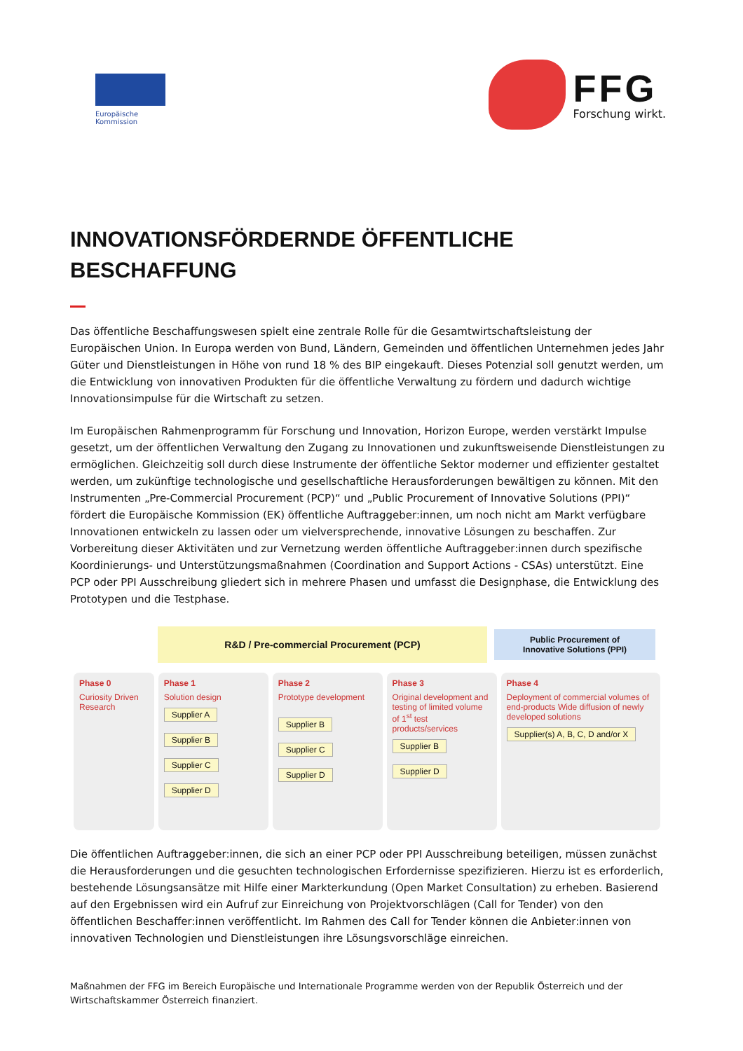Europäische
Kommission
FFG
Forschung wirkt.
INNOVATIONSFÖRDERNDE ÖFFENTLICHE
BESCHAFFUNG
Das öffentliche Beschaffungswesen spielt eine zentrale Rolle für die Gesamtwirtschaftsleistung der Europäischen Union. In Europa werden von Bund, Ländern, Gemeinden und öffentlichen Unternehmen jedes Jahr Güter und Dienstleistungen in Höhe von rund 18 % des BIP eingekauft. Dieses Potenzial soll genutzt werden, um die Entwicklung von innovativen Produkten für die öffentliche Verwaltung zu fördern und dadurch wichtige Innovationsimpulse für die Wirtschaft zu setzen.
Im Europäischen Rahmenprogramm für Forschung und Innovation, Horizon Europe, werden verstärkt Impulse gesetzt, um der öffentlichen Verwaltung den Zugang zu Innovationen und zukunftsweisende Dienstleistungen zu ermöglichen. Gleichzeitig soll durch diese Instrumente der öffentliche Sektor moderner und effizienter gestaltet werden, um zukünftige technologische und gesellschaftliche Herausforderungen bewältigen zu können. Mit den Instrumenten „Pre-Commercial Procurement (PCP)“ und „Public Procurement of Innovative Solutions (PPI)“ fördert die Europäische Kommission (EK) öffentliche Auftraggeber:innen, um noch nicht am Markt verfügbare Innovationen entwickeln zu lassen oder um vielversprechende, innovative Lösungen zu beschaffen. Zur Vorbereitung dieser Aktivitäten und zur Vernetzung werden öffentliche Auftraggeber:innen durch spezifische Koordinierungs- und Unterstützungsmaßnahmen (Coordination and Support Actions - CSAs) unterstützt. Eine PCP oder PPI Ausschreibung gliedert sich in mehrere Phasen und umfasst die Designphase, die Entwicklung des Prototypen und die Testphase.
R&D / Pre-commercial Procurement (PCP)
Public Procurement of
Innovative Solutions (PPI)
Phase 0
Curiosity Driven Research
Phase 1
Solution design
Supplier A
Supplier B
Supplier C
Supplier D
Phase 2
Prototype development
Supplier B
Supplier C
Supplier D
Phase 3
Original development and testing of limited volume of 1<sup>st</sup> test products/services
Supplier B
Supplier D
Phase 4
Deployment of commercial volumes of end-products Wide diffusion of newly developed solutions
Supplier(s) A, B, C, D and/or X
Die öffentlichen Auftraggeber:innen, die sich an einer PCP oder PPI Ausschreibung beteiligen, müssen zunächst die Herausforderungen und die gesuchten technologischen Erfordernisse spezifizieren. Hierzu ist es erforderlich, bestehende Lösungsansätze mit Hilfe einer Markterkundung (Open Market Consultation) zu erheben. Basierend auf den Ergebnissen wird ein Aufruf zur Einreichung von Projektvorschlägen (Call for Tender) von den öffentlichen Beschaffer:innen veröffentlicht. Im Rahmen des Call for Tender können die Anbieter:innen von innovativen Technologien und Dienstleistungen ihre Lösungsvorschläge einreichen.
Maßnahmen der FFG im Bereich Europäische und Internationale Programme werden von der Republik Österreich und der Wirtschaftskammer Österreich finanziert.